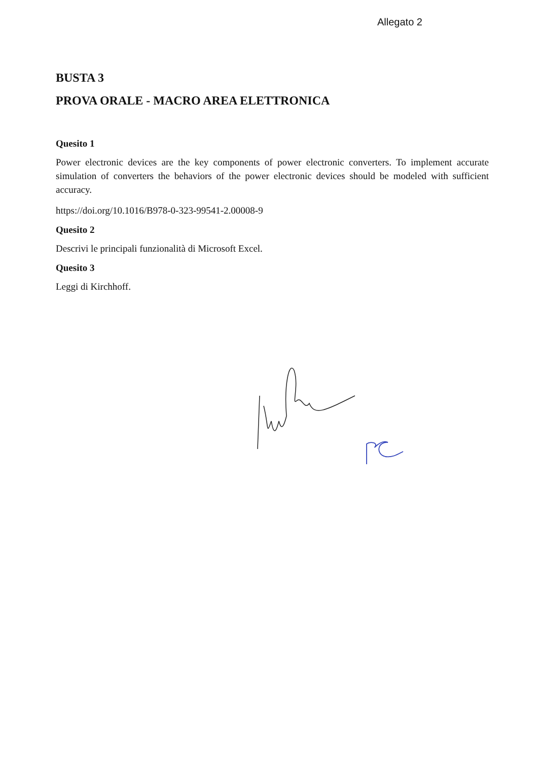Allegato 2
BUSTA 3
PROVA ORALE - MACRO AREA ELETTRONICA
Quesito 1
Power electronic devices are the key components of power electronic converters. To implement accurate simulation of converters the behaviors of the power electronic devices should be modeled with sufficient accuracy.
https://doi.org/10.1016/B978-0-323-99541-2.00008-9
Quesito 2
Descrivi le principali funzionalità di Microsoft Excel.
Quesito 3
Leggi di Kirchhoff.